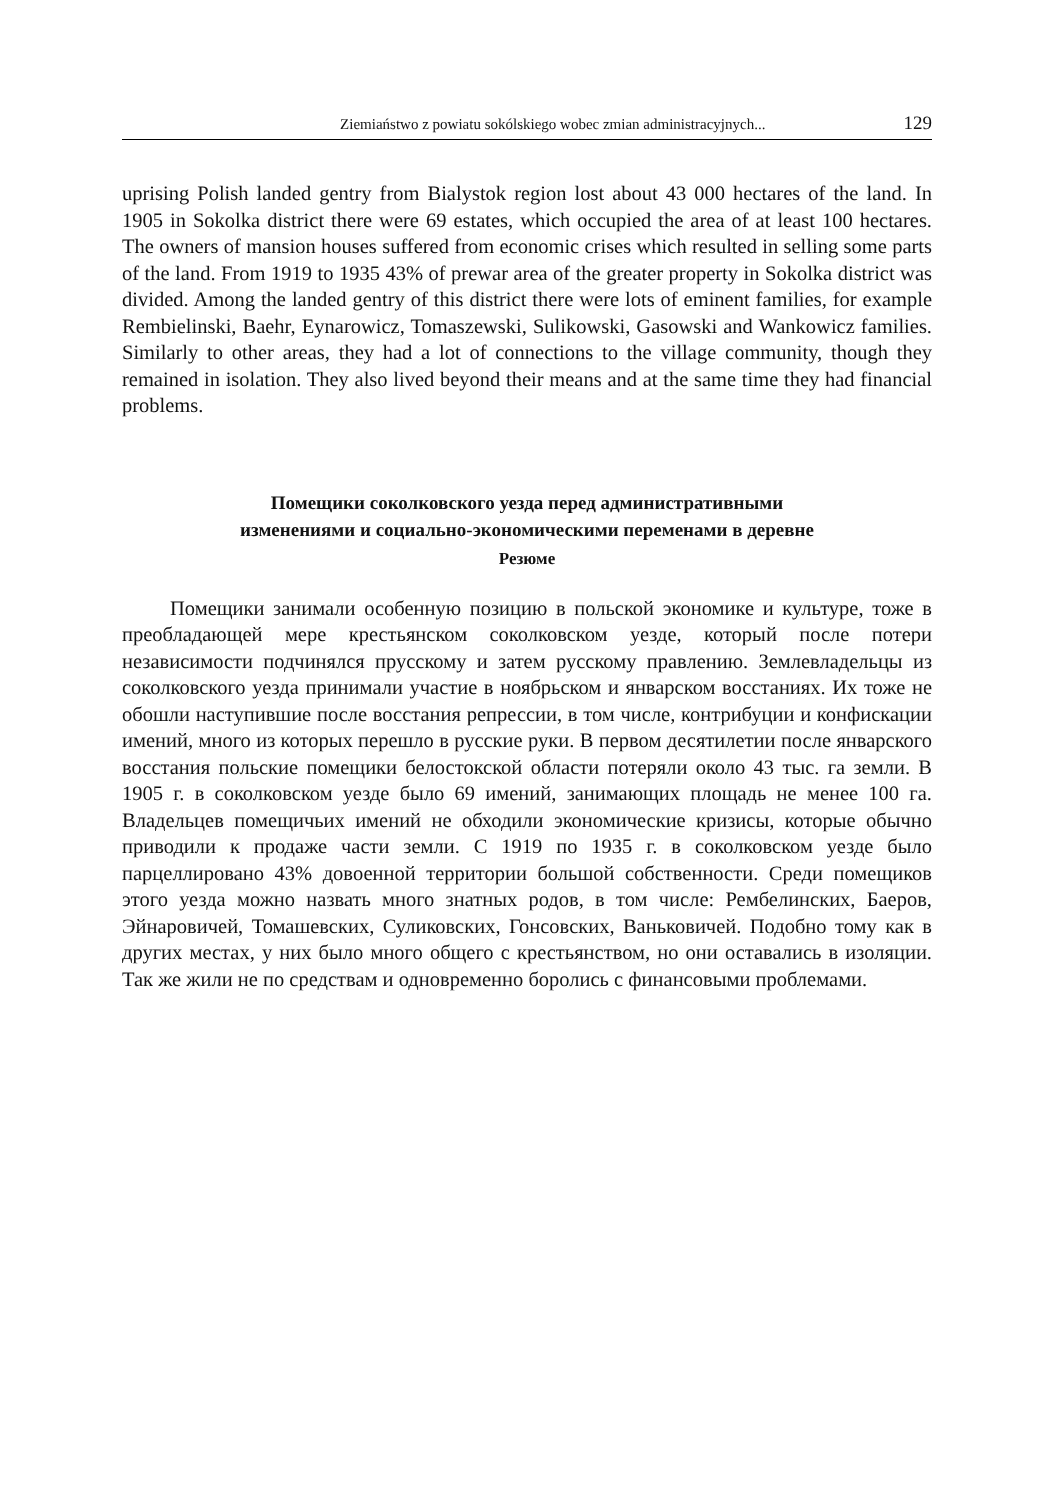Ziemiaństwo z powiatu sokólskiego wobec zmian administracyjnych... 129
uprising Polish landed gentry from Bialystok region lost about 43 000 hectares of the land. In 1905 in Sokolka district there were 69 estates, which occupied the area of at least 100 hectares. The owners of mansion houses suffered from economic crises which resulted in selling some parts of the land. From 1919 to 1935 43% of prewar area of the greater property in Sokolka district was divided. Among the landed gentry of this district there were lots of eminent families, for example Rembielinski, Baehr, Eynarowicz, Tomaszewski, Sulikowski, Gasowski and Wankowicz families. Similarly to other areas, they had a lot of connections to the village community, though they remained in isolation. They also lived beyond their means and at the same time they had financial problems.
Помещики соколковского уезда перед административными
изменениями и социально-экономическими переменами в деревне
Резюме
Помещики занимали особенную позицию в польской экономике и культуре, тоже в преобладающей мере крестьянском соколковском уезде, который после потери независимости подчинялся прусскому и затем русскому правлению. Землевладельцы из соколковского уезда принимали участие в ноябрьском и январском восстаниях. Их тоже не обошли наступившие после восстания репрессии, в том числе, контрибуции и конфискации имений, много из которых перешло в русские руки. В первом десятилетии после январского восстания польские помещики белостокской области потеряли около 43 тыс. га земли. В 1905 г. в соколковском уезде было 69 имений, занимающих площадь не менее 100 га. Владельцев помещичьих имений не обходили экономические кризисы, которые обычно приводили к продаже части земли. С 1919 по 1935 г. в соколковском уезде было парцеллировано 43% довоенной территории большой собственности. Среди помещиков этого уезда можно назвать много знатных родов, в том числе: Рембелинских, Баеров, Эйнаровичей, Томашевских, Сули­ковских, Гонсовских, Ваньковичей. Подобно тому как в других местах, у них было много общего с крестьянством, но они оставались в изоляции. Так же жили не по средствам и одновременно боролись с финансовыми проблемами.